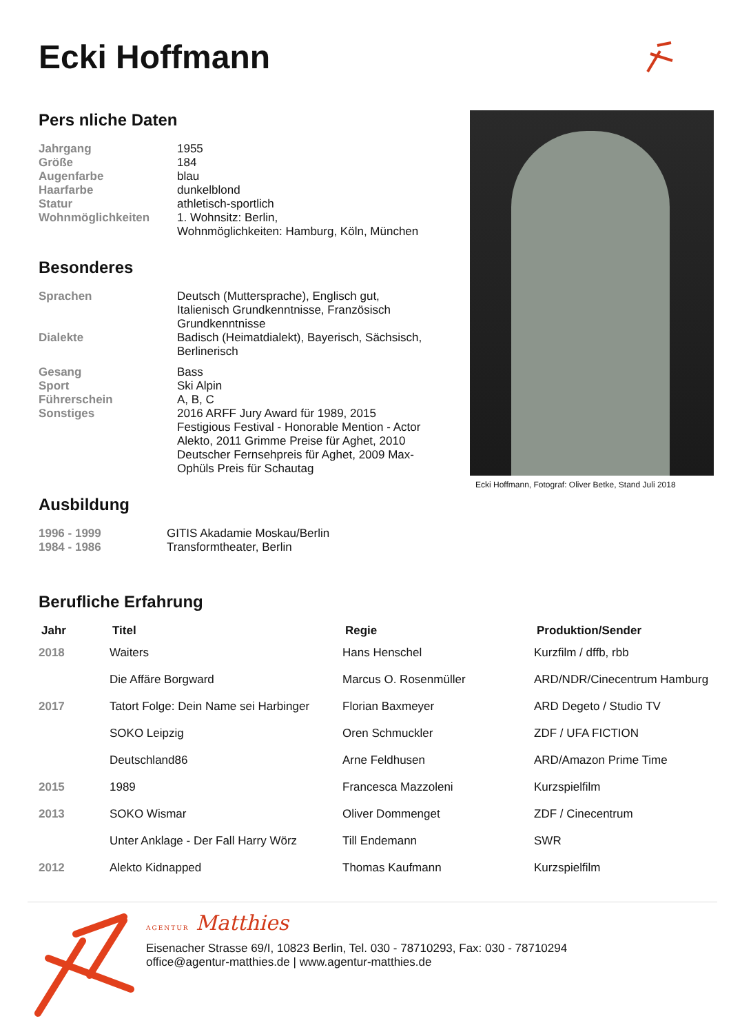Ecki Hoffmann
Pers nliche Daten
Jahrgang
1955
Größe
184
Augenfarbe
blau
Haarfarbe
dunkelblond
Statur
athletisch-sportlich
Wohnmöglichkeiten
1. Wohnsitz: Berlin,
Wohnmöglichkeiten: Hamburg, Köln, München
Besonderes
Sprachen
Deutsch (Muttersprache), Englisch gut, Italienisch Grundkenntnisse, Französisch Grundkenntnisse
Dialekte
Badisch (Heimatdialekt), Bayerisch, Sächsisch, Berlinerisch
Gesang
Bass
Sport
Ski Alpin
Führerschein
A, B, C
Sonstiges
2016 ARFF Jury Award für 1989, 2015 Festigious Festival - Honorable Mention - Actor Alekto, 2011 Grimme Preise für Aghet, 2010 Deutscher Fernsehpreis für Aghet, 2009 Max-Ophüls Preis für Schautag
Ausbildung
1996 - 1999
GITIS Akadamie Moskau/Berlin
1984 - 1986
Transformtheater, Berlin
Ecki Hoffmann, Fotograf: Oliver Betke, Stand Juli 2018
Berufliche Erfahrung
| Jahr | Titel | Regie | Produktion/Sender |
| --- | --- | --- | --- |
| 2018 | Waiters | Hans Henschel | Kurzfilm / dffb, rbb |
| | Die Affäre Borgward | Marcus O. Rosenmüller | ARD/NDR/Cinecentrum Hamburg |
| 2017 | Tatort Folge: Dein Name sei Harbinger | Florian Baxmeyer | ARD Degeto / Studio TV |
| | SOKO Leipzig | Oren Schmuckler | ZDF / UFA FICTION |
| | Deutschland86 | Arne Feldhusen | ARD/Amazon Prime Time |
| 2015 | 1989 | Francesca Mazzoleni | Kurzspielfilm |
| 2013 | SOKO Wismar | Oliver Dommenget | ZDF / Cinecentrum |
| | Unter Anklage - Der Fall Harry Wörz | Till Endemann | SWR |
| 2012 | Alekto Kidnapped | Thomas Kaufmann | Kurzspielfilm |
AGENTUR Matthies
Eisenacher Strasse 69/I, 10823 Berlin, Tel. 030 - 78710293, Fax: 030 - 78710294
office@agentur-matthies.de | www.agentur-matthies.de